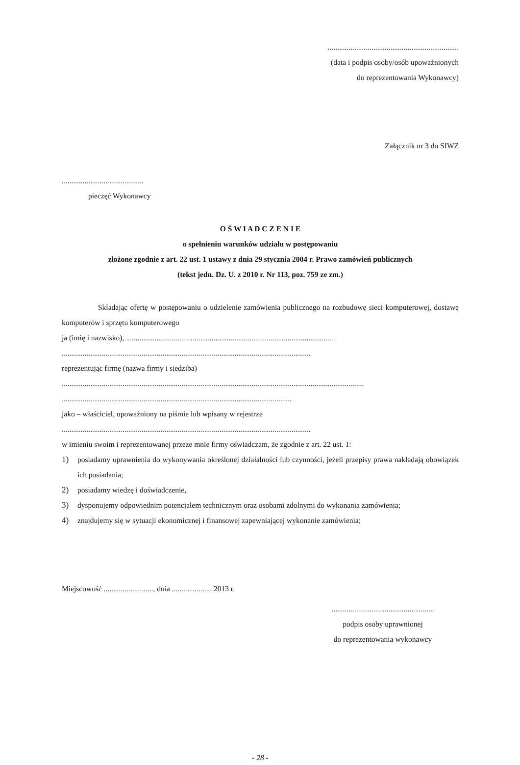.....................................................................
(data i podpis osoby/osób upoważnionych
do reprezentowania Wykonawcy)
Załącznik nr 3 do SIWZ
...........................................
pieczęć Wykonawcy
O Ś W I A D C Z E N I E
o spełnieniu warunków udziału w postępowaniu
złożone zgodnie z art. 22 ust. 1 ustawy z dnia 29 stycznia 2004 r. Prawo zamówień publicznych
(tekst jedn. Dz. U. z 2010 r. Nr 113, poz. 759 ze zm.)
Składając ofertę w postępowaniu o udzielenie zamówienia publicznego na rozbudowę sieci komputerowej, dostawę komputerów i sprzętu komputerowego
ja (imię i nazwisko), ..............................................................................................................
...................................................................................................................................
reprezentując firmę (nazwa firmy i siedziba)
...............................................................................................................................................................
.........................................................................................................................
jako – właściciel, upoważniony na piśmie lub wpisany w rejestrze
...................................................................................................................................
w imieniu swoim i reprezentowanej przeze mnie firmy oświadczam, że zgodnie z art. 22 ust. 1:
1) posiadamy uprawnienia do wykonywania określonej działalności lub czynności, jeżeli przepisy prawa nakładają obowiązek ich posiadania;
2) posiadamy wiedzę i doświadczenie,
3) dysponujemy odpowiednim potencjałem technicznym oraz osobami zdolnymi do wykonania zamówienia;
4) znajdujemy się w sytuacji ekonomicznej i finansowej zapewniającej wykonanie zamówienia;
Miejscowość .........................., dnia ........…......... 2013 r.
......................................................
podpis osoby uprawnionej
do reprezentowania wykonawcy
- 28 -